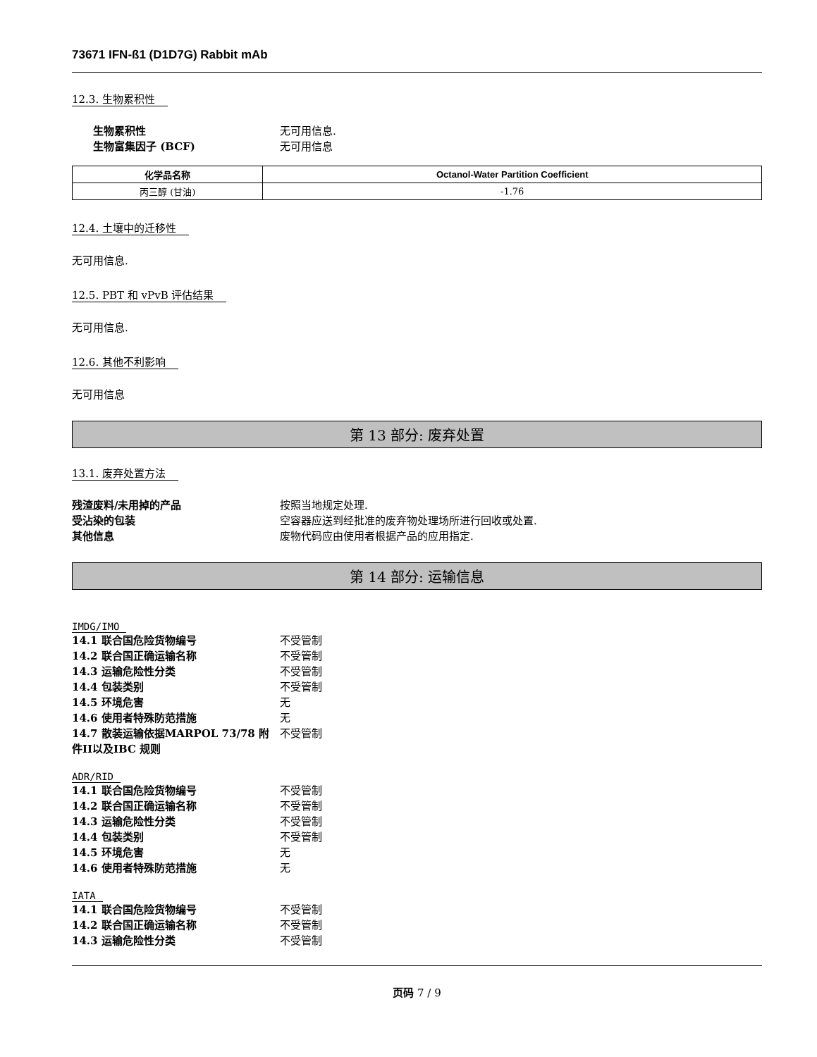73671 IFN-ß1 (D1D7G) Rabbit mAb
12.3. 生物累积性
生物累积性 无可用信息. 生物富集因子 (BCF) 无可用信息
| 化学品名称 | Octanol-Water Partition Coefficient |
| --- | --- |
| 丙三醇 (甘油) | -1.76 |
12.4. 土壤中的迁移性
无可用信息.
12.5. PBT 和 vPvB 评估结果
无可用信息.
12.6. 其他不利影响
无可用信息
第 13 部分: 废弃处置
13.1. 废弃处置方法
残渣废料/未用掉的产品 按照当地规定处理. 受沾染的包装 空容器应送到经批准的废弃物处理场所进行回收或处置. 其他信息 废物代码应由使用者根据产品的应用指定.
第 14 部分: 运输信息
IMDG/IMO
14.1 联合国危险货物编号 不受管制 14.2 联合国正确运输名称 不受管制 14.3 运输危险性分类 不受管制 14.4 包装类别 不受管制 14.5 环境危害 无 14.6 使用者特殊防范措施 无 14.7 散装运输依据MARPOL 73/78 附件II以及IBC 规则 不受管制
ADR/RID
14.1 联合国危险货物编号 不受管制 14.2 联合国正确运输名称 不受管制 14.3 运输危险性分类 不受管制 14.4 包装类别 不受管制 14.5 环境危害 无 14.6 使用者特殊防范措施 无
IATA
14.1 联合国危险货物编号 不受管制 14.2 联合国正确运输名称 不受管制 14.3 运输危险性分类 不受管制
页码 7 / 9